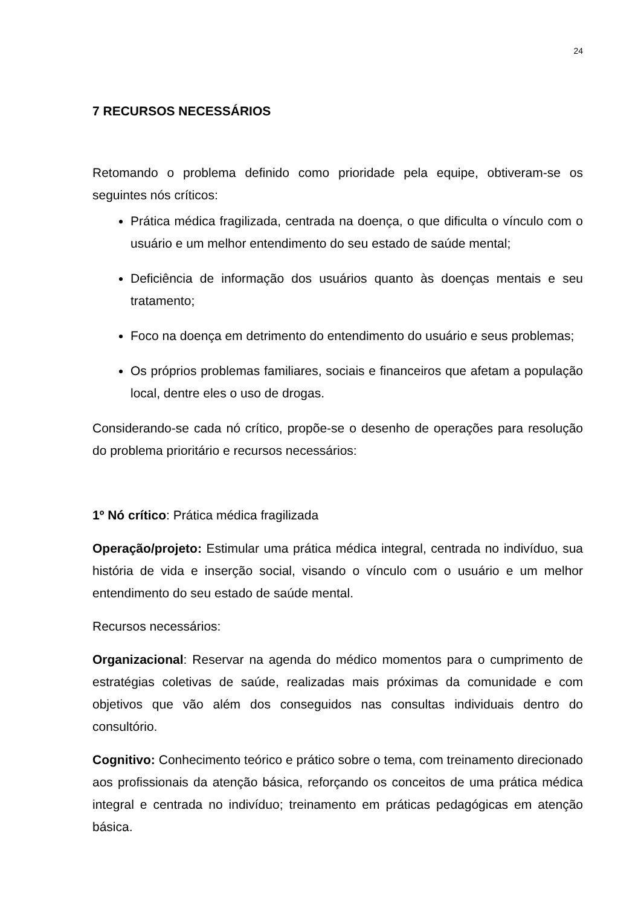24
7 RECURSOS NECESSÁRIOS
Retomando o problema definido como prioridade pela equipe, obtiveram-se os seguintes nós críticos:
Prática médica fragilizada, centrada na doença, o que dificulta o vínculo com o usuário e um melhor entendimento do seu estado de saúde mental;
Deficiência de informação dos usuários quanto às doenças mentais e seu tratamento;
Foco na doença em detrimento do entendimento do usuário e seus problemas;
Os próprios problemas familiares, sociais e financeiros que afetam a população local, dentre eles o uso de drogas.
Considerando-se cada nó crítico, propõe-se o desenho de operações para resolução do problema prioritário e recursos necessários:
1º Nó crítico: Prática médica fragilizada
Operação/projeto: Estimular uma prática médica integral, centrada no indivíduo, sua história de vida e inserção social, visando o vínculo com o usuário e um melhor entendimento do seu estado de saúde mental.
Recursos necessários:
Organizacional: Reservar na agenda do médico momentos para o cumprimento de estratégias coletivas de saúde, realizadas mais próximas da comunidade e com objetivos que vão além dos conseguidos nas consultas individuais dentro do consultório.
Cognitivo: Conhecimento teórico e prático sobre o tema, com treinamento direcionado aos profissionais da atenção básica, reforçando os conceitos de uma prática médica integral e centrada no indivíduo; treinamento em práticas pedagógicas em atenção básica.